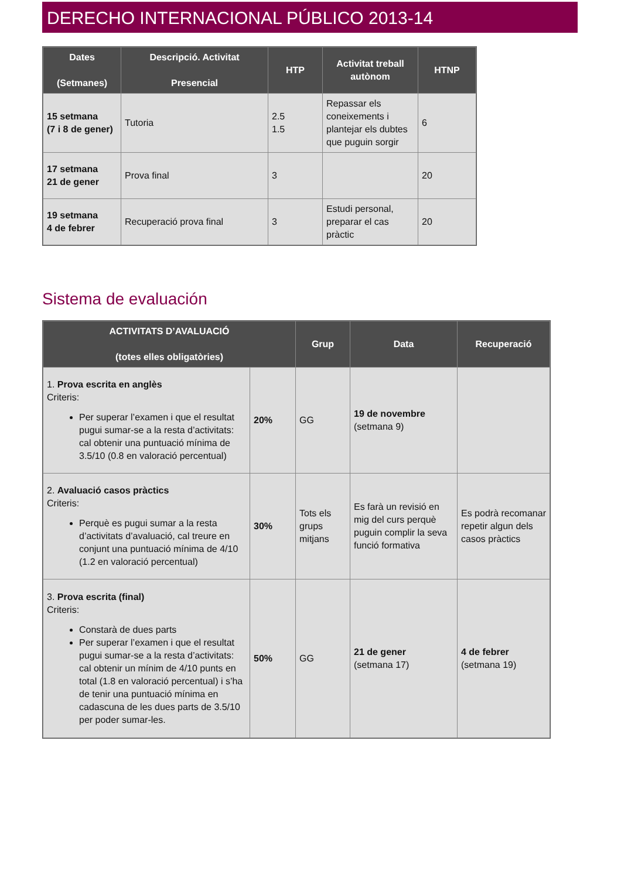DERECHO INTERNACIONAL PÚBLICO 2013-14
| Dates (Setmanes) | Descripció. Activitat Presencial | HTP | Activitat treball autònom | HTNP |
| --- | --- | --- | --- | --- |
| 15 setmana (7 i 8 de gener) | Tutoria | 2.5 1.5 | Repassar els coneixements i plantejar els dubtes que puguin sorgir | 6 |
| 17 setmana 21 de gener | Prova final | 3 | | 20 |
| 19 setmana 4 de febrer | Recuperació prova final | 3 | Estudi personal, preparar el cas pràctic | 20 |
Sistema de evaluación
| ACTIVITATS D’AVALUACIÓ (totes elles obligatòries) | | Grup | Data | Recuperació |
| --- | --- | --- | --- | --- |
| 1. Prova escrita en anglès Criteris: Per superar l’examen i que el resultat pugui sumar-se a la resta d’activitats: cal obtenir una puntuació mínima de 3.5/10 (0.8 en valoració percentual) | 20% | GG | 19 de novembre (setmana 9) | |
| 2. Avaluació casos pràctics Criteris: Perquè es pugui sumar a la resta d’activitats d’avaluació, cal treure en conjunt una puntuació mínima de 4/10 (1.2 en valoració percentual) | 30% | Tots els grups mitjans | Es farà un revisió en mig del curs perquè puguin complir la seva funció formativa | Es podrà recomanar repetir algun dels casos pràctics |
| 3. Prova escrita (final) Criteris: Constarà de dues parts Per superar l’examen i que el resultat pugui sumar-se a la resta d’activitats: cal obtenir un mínim de 4/10 punts en total (1.8 en valoració percentual) i s’ha de tenir una puntuació mínima en cadascuna de les dues parts de 3.5/10 per poder sumar-les. | 50% | GG | 21 de gener (setmana 17) | 4 de febrer (setmana 19) |